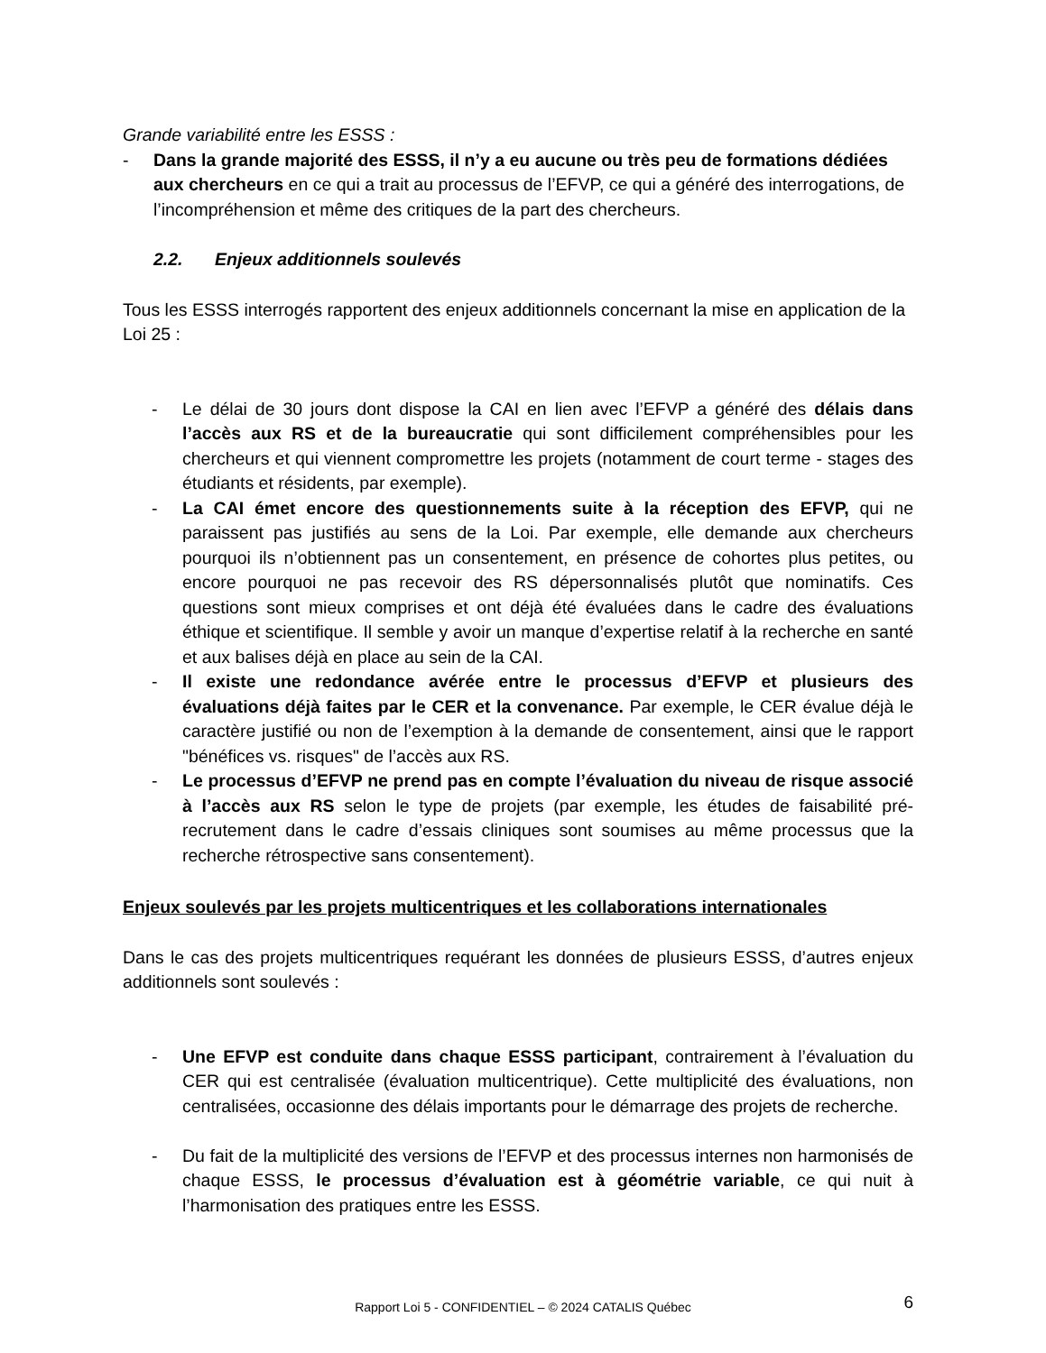Grande variabilité entre les ESSS :
- Dans la grande majorité des ESSS, il n’y a eu aucune ou très peu de formations dédiées aux chercheurs en ce qui a trait au processus de l’EFVP, ce qui a généré des interrogations, de l’incompréhension et même des critiques de la part des chercheurs.
2.2. Enjeux additionnels soulevés
Tous les ESSS interrogés rapportent des enjeux additionnels concernant la mise en application de la Loi 25 :
- Le délai de 30 jours dont dispose la CAI en lien avec l’EFVP a généré des délais dans l’accès aux RS et de la bureaucratie qui sont difficilement compréhensibles pour les chercheurs et qui viennent compromettre les projets (notamment de court terme - stages des étudiants et résidents, par exemple).
- La CAI émet encore des questionnements suite à la réception des EFVP, qui ne paraissent pas justifiés au sens de la Loi. Par exemple, elle demande aux chercheurs pourquoi ils n’obtiennent pas un consentement, en présence de cohortes plus petites, ou encore pourquoi ne pas recevoir des RS dépersonnalisés plutôt que nominatifs. Ces questions sont mieux comprises et ont déjà été évaluées dans le cadre des évaluations éthique et scientifique. Il semble y avoir un manque d’expertise relatif à la recherche en santé et aux balises déjà en place au sein de la CAI.
- Il existe une redondance avérée entre le processus d’EFVP et plusieurs des évaluations déjà faites par le CER et la convenance. Par exemple, le CER évalue déjà le caractère justifié ou non de l’exemption à la demande de consentement, ainsi que le rapport "bénéfices vs. risques" de l’accès aux RS.
- Le processus d’EFVP ne prend pas en compte l’évaluation du niveau de risque associé à l’accès aux RS selon le type de projets (par exemple, les études de faisabilité pré-recrutement dans le cadre d’essais cliniques sont soumises au même processus que la recherche rétrospective sans consentement).
Enjeux soulevés par les projets multicentriques et les collaborations internationales
Dans le cas des projets multicentriques requérant les données de plusieurs ESSS, d’autres enjeux additionnels sont soulevés :
- Une EFVP est conduite dans chaque ESSS participant, contrairement à l’évaluation du CER qui est centralisée (évaluation multicentrique). Cette multiplicité des évaluations, non centralisées, occasionne des délais importants pour le démarrage des projets de recherche.
- Du fait de la multiplicité des versions de l’EFVP et des processus internes non harmonisés de chaque ESSS, le processus d’évaluation est à géométrie variable, ce qui nuit à l’harmonisation des pratiques entre les ESSS.
Rapport Loi 5 - CONFIDENTIEL – © 2024 CATALIS Québec 6